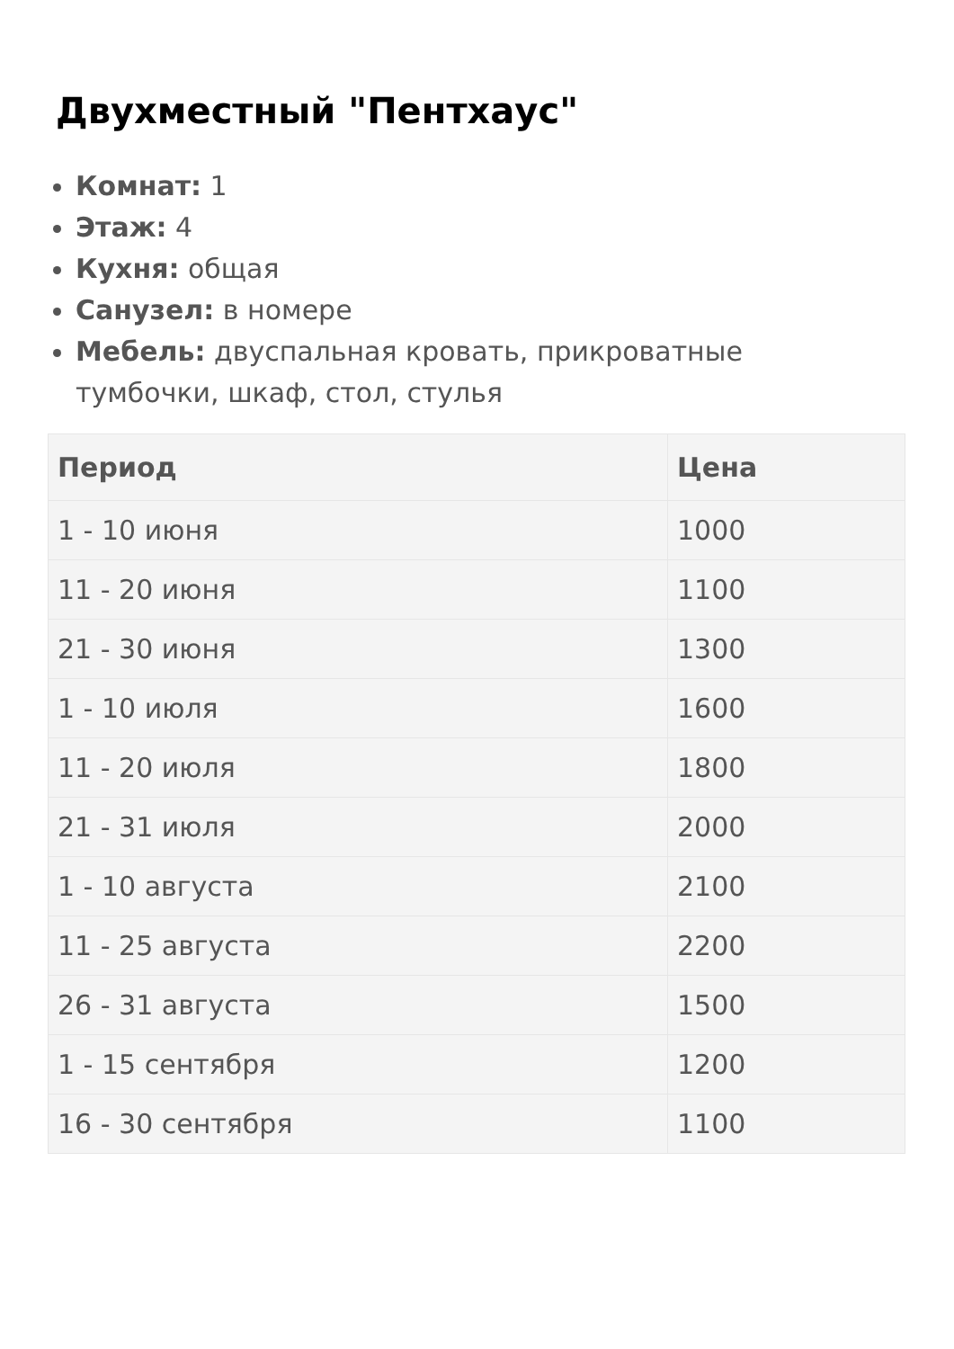Двухместный "Пентхаус"
Комнат: 1
Этаж: 4
Кухня: общая
Санузел: в номере
Мебель: двуспальная кровать, прикроватные тумбочки, шкаф, стол, стулья
| Период | Цена |
| --- | --- |
| 1 - 10 июня | 1000 |
| 11 - 20 июня | 1100 |
| 21 - 30 июня | 1300 |
| 1 - 10 июля | 1600 |
| 11 - 20 июля | 1800 |
| 21 - 31 июля | 2000 |
| 1 - 10 августа | 2100 |
| 11 - 25 августа | 2200 |
| 26 - 31 августа | 1500 |
| 1 - 15 сентября | 1200 |
| 16 - 30 сентября | 1100 |